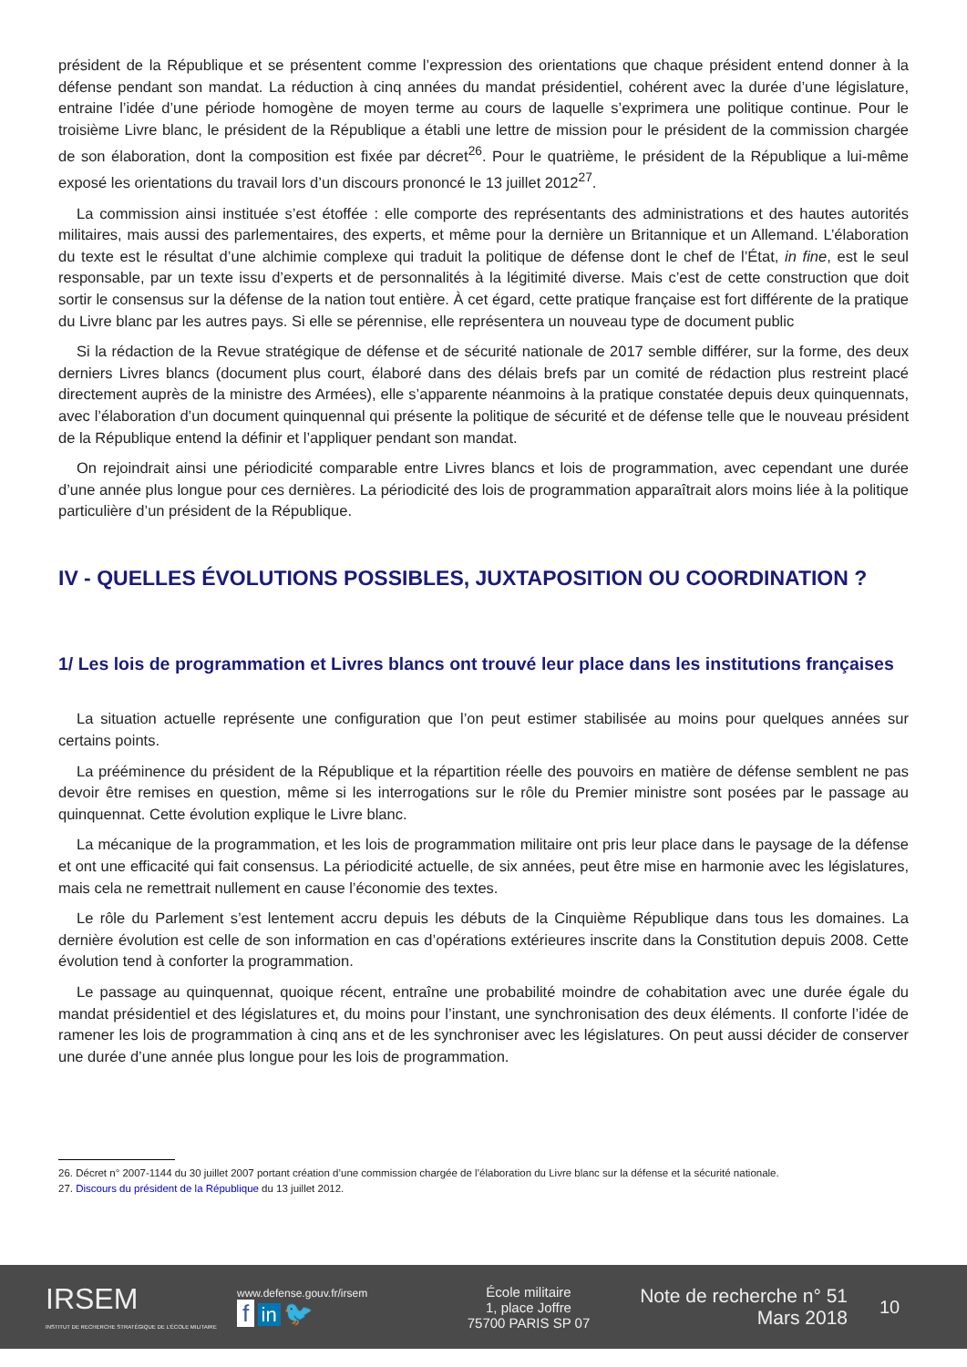président de la République et se présentent comme l’expression des orientations que chaque président entend donner à la défense pendant son mandat. La réduction à cinq années du mandat présidentiel, cohérent avec la durée d’une législature, entraine l’idée d’une période homogène de moyen terme au cours de laquelle s’exprimera une politique continue. Pour le troisième Livre blanc, le président de la République a établi une lettre de mission pour le président de la commission chargée de son élaboration, dont la composition est fixée par décret<sup>26</sup>. Pour le quatrième, le président de la République a lui-même exposé les orientations du travail lors d’un discours prononcé le 13 juillet 2012<sup>27</sup>.
La commission ainsi instituée s’est étoffée : elle comporte des représentants des administrations et des hautes autorités militaires, mais aussi des parlementaires, des experts, et même pour la dernière un Britannique et un Allemand. L’élaboration du texte est le résultat d’une alchimie complexe qui traduit la politique de défense dont le chef de l’État, in fine, est le seul responsable, par un texte issu d’experts et de personnalités à la légitimité diverse. Mais c’est de cette construction que doit sortir le consensus sur la défense de la nation tout entière. À cet égard, cette pratique française est fort différente de la pratique du Livre blanc par les autres pays. Si elle se pérennise, elle représentera un nouveau type de document public
Si la rédaction de la Revue stratégique de défense et de sécurité nationale de 2017 semble différer, sur la forme, des deux derniers Livres blancs (document plus court, élaboré dans des délais brefs par un comité de rédaction plus restreint placé directement auprès de la ministre des Armées), elle s’apparente néanmoins à la pratique constatée depuis deux quinquennats, avec l’élaboration d’un document quinquennal qui présente la politique de sécurité et de défense telle que le nouveau président de la République entend la définir et l’appliquer pendant son mandat.
On rejoindrait ainsi une périodicité comparable entre Livres blancs et lois de programmation, avec cependant une durée d’une année plus longue pour ces dernières. La périodicité des lois de programmation apparaîtrait alors moins liée à la politique particulière d’un président de la République.
IV - QUELLES ÉVOLUTIONS POSSIBLES, JUXTAPOSITION OU COORDINATION ?
1/ Les lois de programmation et Livres blancs ont trouvé leur place dans les institutions françaises
La situation actuelle représente une configuration que l’on peut estimer stabilisée au moins pour quelques années sur certains points.
La prééminence du président de la République et la répartition réelle des pouvoirs en matière de défense semblent ne pas devoir être remises en question, même si les interrogations sur le rôle du Premier ministre sont posées par le passage au quinquennat. Cette évolution explique le Livre blanc.
La mécanique de la programmation, et les lois de programmation militaire ont pris leur place dans le paysage de la défense et ont une efficacité qui fait consensus. La périodicité actuelle, de six années, peut être mise en harmonie avec les législatures, mais cela ne remettrait nullement en cause l’économie des textes.
Le rôle du Parlement s’est lentement accru depuis les débuts de la Cinquième République dans tous les domaines. La dernière évolution est celle de son information en cas d’opérations extérieures inscrite dans la Constitution depuis 2008. Cette évolution tend à conforter la programmation.
Le passage au quinquennat, quoique récent, entraîne une probabilité moindre de cohabitation avec une durée égale du mandat présidentiel et des législatures et, du moins pour l’instant, une synchronisation des deux éléments. Il conforte l’idée de ramener les lois de programmation à cinq ans et de les synchroniser avec les législatures. On peut aussi décider de conserver une durée d’une année plus longue pour les lois de programmation.
26. Décret n° 2007-1144 du 30 juillet 2007 portant création d’une commission chargée de l’élaboration du Livre blanc sur la défense et la sécurité nationale.
27. Discours du président de la République du 13 juillet 2012.
IRSEM
INSTITUT DE RECHERCHE STRATÉGIQUE DE L’ÉCOLE MILITAIRE
www.defense.gouv.fr/irsem
f in 🐦
École militaire
1, place Joffre
75700 PARIS SP 07
Note de recherche n° 51
Mars 2018
10